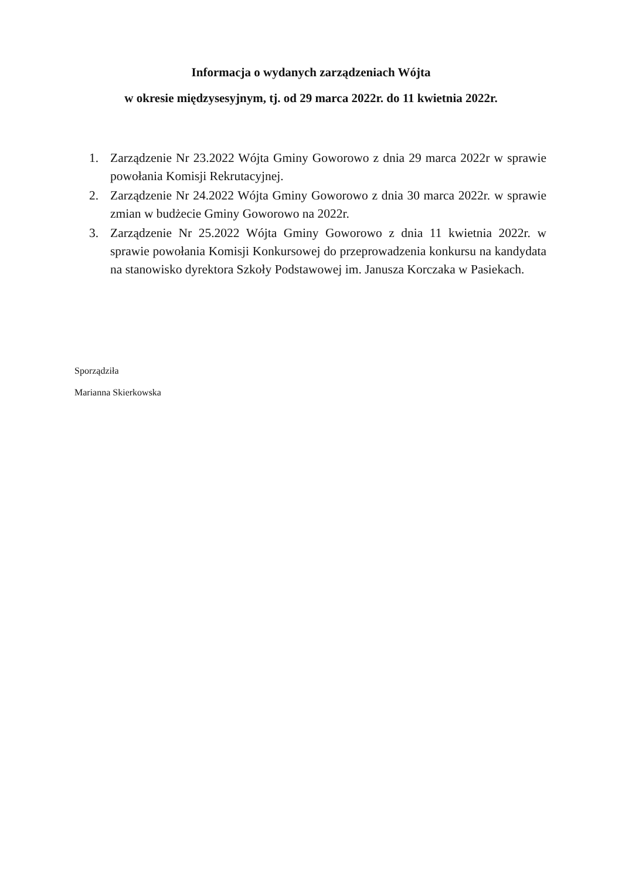Informacja o wydanych zarządzeniach Wójta
w okresie międzysesyjnym, tj. od 29 marca 2022r. do 11 kwietnia 2022r.
1. Zarządzenie Nr 23.2022 Wójta Gminy Goworowo z dnia 29 marca 2022r w sprawie powołania Komisji Rekrutacyjnej.
2. Zarządzenie Nr 24.2022 Wójta Gminy Goworowo z dnia 30 marca 2022r. w sprawie zmian w budżecie Gminy Goworowo na 2022r.
3. Zarządzenie Nr 25.2022 Wójta Gminy Goworowo z dnia 11 kwietnia 2022r. w sprawie powołania Komisji Konkursowej do przeprowadzenia konkursu na kandydata na stanowisko dyrektora Szkoły Podstawowej im. Janusza Korczaka w Pasiekach.
Sporządziła
Marianna Skierkowska